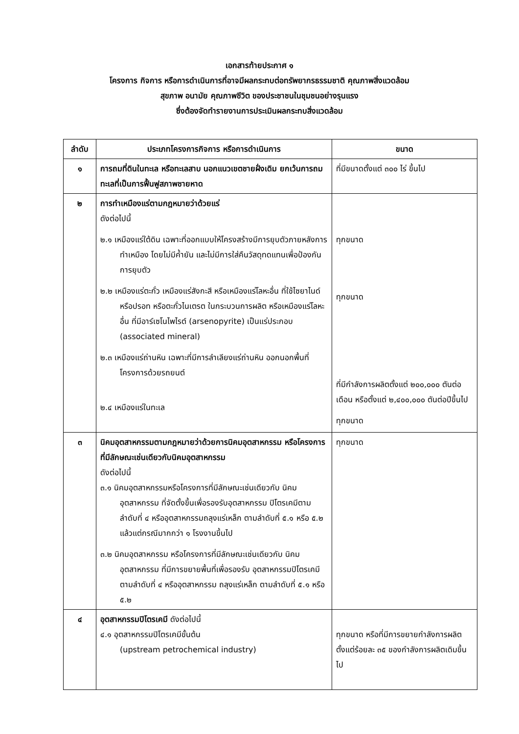เอกสารท้ายประกาศ ๑
โครงการ กิจการ หรือการดำเนินการที่อาจมีผลกระทบต่อทรัพยากรธรรมชาติ คุณภาพสิ่งแวดล้อม
สุขภาพ อนามัย คุณภาพชีวิต ของประชาชนในชุมชนอย่างรุนแรง
ซึ่งต้องจัดทำรายงานการประเมินผลกระทบสิ่งแวดล้อม
| ลำดับ | ประเภทโครงการกิจการ หรือการดำเนินการ | ขนาด |
| --- | --- | --- |
| ๑ | การถมที่ดินในทะเล หรือทะเลสาบ นอกแนวเขตชายฝั่งเดิม ยกเว้นการถมทะเลที่เป็นการฟื้นฟูสภาพชายหาด | ที่มีขนาดตั้งแต่ ๓๐๐ ไร่ ขึ้นไป |
| ๒ | การทำเหมืองแร่ตามกฎหมายว่าด้วยแร่ ดังต่อไปนี้ ๒.๑ เหมืองแร่ใต้ดิน เฉพาะที่ออกแบบให้โครงสร้างมีการยุบตัวภายหลังการทำเหมือง โดยไม่มีค้ำยัน และไม่มีการใส่คืนวัสดุทดแทนเพื่อป้องกันการยุบตัว ๒.๒ เหมืองแร่ตะกั่ว เหมืองแร่สังกะสี หรือเหมืองแร่โลหะอื่น ที่ใช้ไซยาไนด์ หรือปรอท หรือตะกั่วไนเตรต ในกระบวนการผลิต หรือเหมืองแร่โลหะอื่น ที่มีอาร์เซโนไพไรต์ (arsenopyrite) เป็นแร่ประกอบ (associated mineral) ๒.๓ เหมืองแร่ถ่านหิน เฉพาะที่มีการลำเลียงแร่ถ่านหิน ออกนอกพื้นที่โครงการด้วยรถยนต์ ๒.๔ เหมืองแร่ในทะเล | ทุกขนาด ทุกขนาด ที่มีกำลังการผลิตตั้งแต่ ๒๐๐,๐๐๐ ตันต่อเดือน หรือตั้งแต่ ๒,๔๐๐,๐๐๐ ตันต่อปีขึ้นไป ทุกขนาด |
| ๓ | นิคมอุตสาหกรรมตามกฎหมายว่าด้วยการนิคมอุตสาหกรรม หรือโครงการที่มีลักษณะเช่นเดียวกับนิคมอุตสาหกรรม ดังต่อไปนี้ ๓.๑ นิคมอุตสาหกรรมหรือโครงการที่มีลักษณะเช่นเดียวกับ นิคมอุตสาหกรรม ที่จัดตั้งขึ้นเพื่อรองรับอุตสาหกรรม ปิโตรเคมีตามลำดับที่ ๔ หรืออุตสาหกรรมถลุงแร่เหล็ก ตามลำดับที่ ๕.๑ หรือ ๕.๒ แล้วแต่กรณีมากกว่า ๑ โรงงานขึ้นไป ๓.๒ นิคมอุตสาหกรรม หรือโครงการที่มีลักษณะเช่นเดียวกับ นิคมอุตสาหกรรม ที่มีการขยายพื้นที่เพื่อรองรับ อุตสาหกรรมปิโตรเคมีตามลำดับที่ ๔ หรืออุตสาหกรรม ถลุงแร่เหล็ก ตามลำดับที่ ๕.๑ หรือ ๕.๒ | ทุกขนาด |
| ๔ | อุตสาหกรรมปิโตรเคมี ดังต่อไปนี้ ๔.๑ อุตสาหกรรมปิโตรเคมีขั้นต้น (upstream petrochemical industry) | ทุกขนาด หรือที่มีการขยายกำลังการผลิตตั้งแต่ร้อยละ ๓๕ ของกำลังการผลิตเดิมขึ้นไป |